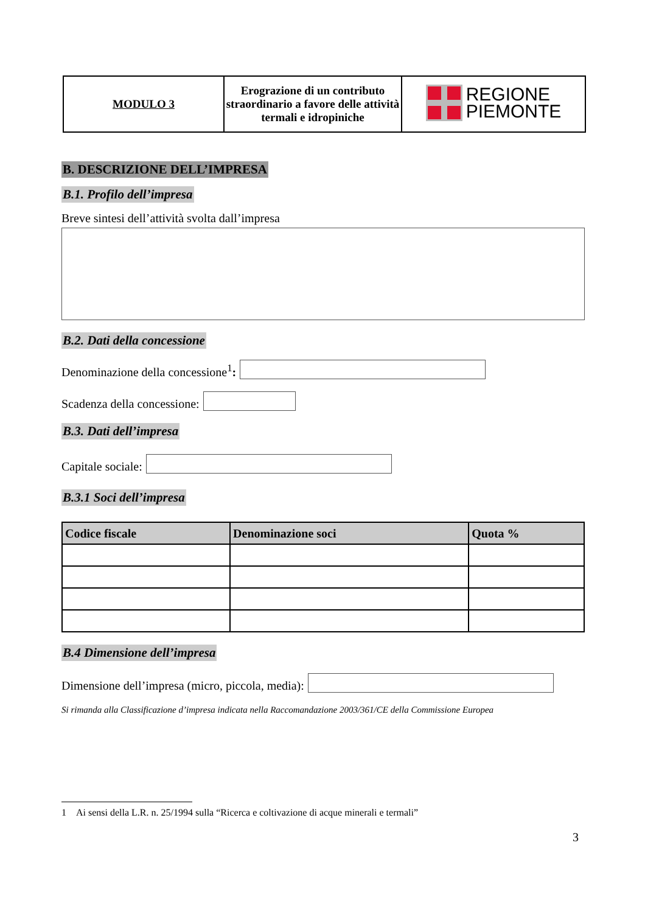| MODULO 3 | Erograzione di un contributo straordinario a favore delle attività termali e idropiniche | REGIONE PIEMONTE |
B. DESCRIZIONE DELL’IMPRESA
B.1. Profilo dell’impresa
Breve sintesi dell’attività svolta dall’impresa
B.2. Dati della concessione
Denominazione della concessione<sup>1</sup>:
Scadenza della concessione:
B.3. Dati dell’impresa
Capitale sociale:
B.3.1 Soci dell’impresa
| Codice fiscale | Denominazione soci | Quota % |
| --- | --- | --- |
B.4 Dimensione dell’impresa
Dimensione dell’impresa (micro, piccola, media):
Si rimanda alla Classificazione d’impresa indicata nella Raccomandazione 2003/361/CE della Commissione Europea
1 Ai sensi della L.R. n. 25/1994 sulla “Ricerca e coltivazione di acque minerali e termali”
3